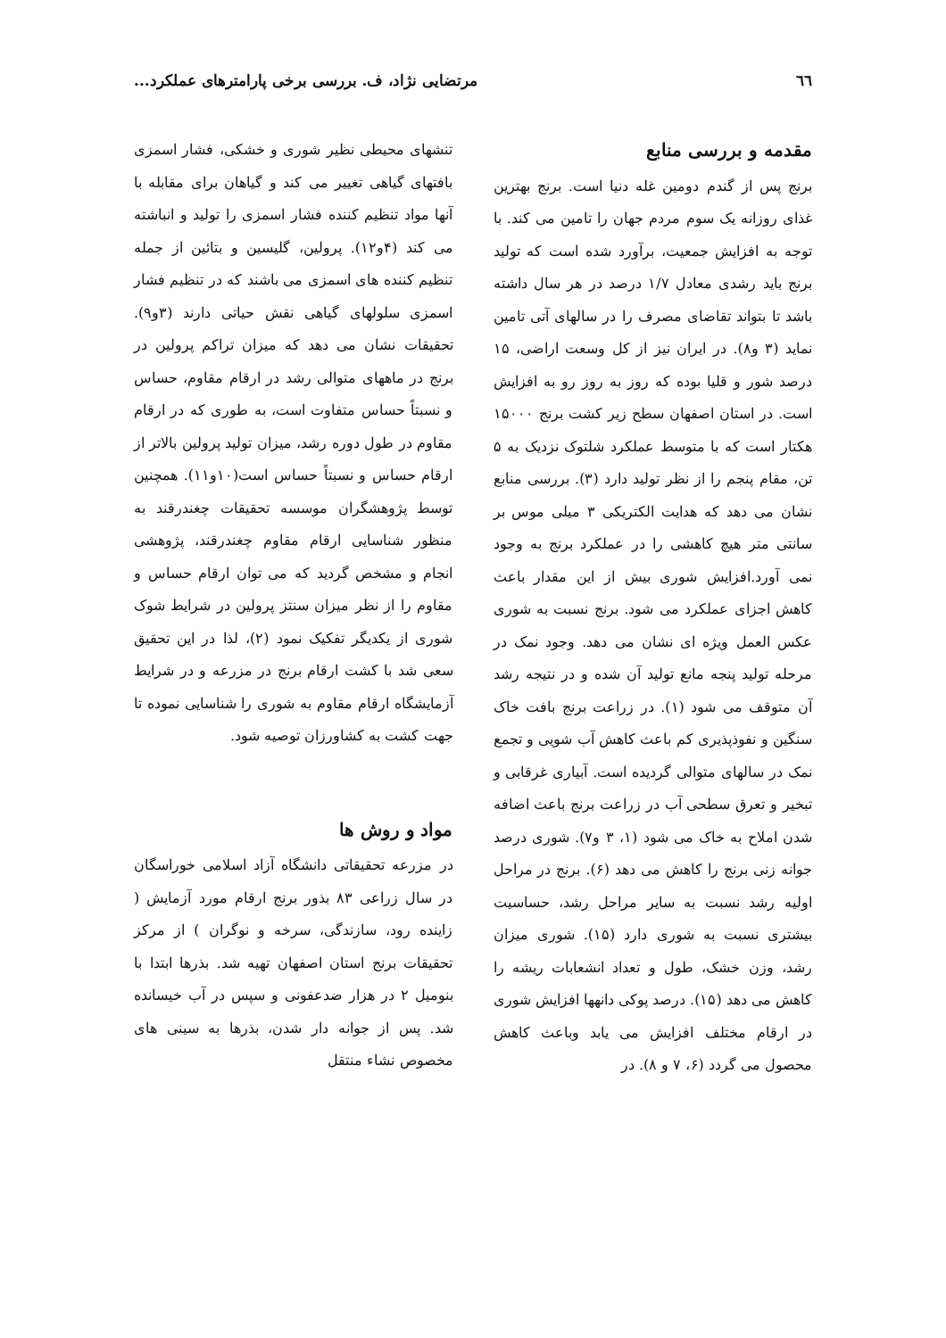٦٦ مرتضایی نژاد، ف. بررسی برخی پارامترهای عملکرد...
مقدمه و بررسی منابع
برنج پس از گندم دومین غله دنیا است. برنج بهترین غذای روزانه یک سوم مردم جهان را تامین می کند. با توجه به افزایش جمعیت، برآورد شده است که تولید برنج باید رشدی معادل ۱/۷ درصد در هر سال داشته باشد تا بتواند تقاضای مصرف را در سالهای آتی تامین نماید (۳ و۸). در ایران نیز از کل وسعت اراضی، ۱۵ درصد شور و قلیا بوده که روز به روز رو به افزایش است. در استان اصفهان سطح زیر کشت برنج ۱۵۰۰۰ هکتار است که با متوسط عملکرد شلتوک نزدیک به ۵ تن، مقام پنجم را از نظر تولید دارد (۳). بررسی منابع نشان می دهد که هدایت الکتریکی ۳ میلی موس بر سانتی متر هیچ کاهشی را در عملکرد برنج به وجود نمی آورد.افزایش شوری بیش از این مقدار باعث کاهش اجزای عملکرد می شود. برنج نسبت به شوری عکس العمل ویژه ای نشان می دهد. وجود نمک در مرحله تولید پنجه مانع تولید آن شده و در نتیجه رشد آن متوقف می شود (۱). در زراعت برنج بافت خاک سنگین و نفوذپذیری کم باعث کاهش آب شویی و تجمع نمک در سالهای متوالی گردیده است. آبیاری غرقابی و تبخیر و تعرق سطحی آب در زراعت برنج باعث اضافه شدن املاح به خاک می شود (۱، ۳ و۷). شوری درصد جوانه زنی برنج را کاهش می دهد (۶). برنج در مراحل اولیه رشد نسبت به سایر مراحل رشد، حساسیت بیشتری نسبت به شوری دارد (۱۵). شوری میزان رشد، وزن خشک، طول و تعداد انشعابات ریشه را کاهش می دهد (۱۵). درصد پوکی دانهها افزایش شوری در ارقام مختلف افزایش می یابد وباعث کاهش محصول می گردد (۶، ۷ و ۸). در
تنشهای محیطی نظیر شوری و خشکی، فشار اسمزی بافتهای گیاهی تغییر می کند و گیاهان برای مقابله با آنها مواد تنظیم کننده فشار اسمزی را تولید و انباشته می کند (۴و۱۲). پرولین، گلیسین و بتائین از جمله تنظیم کننده های اسمزی می باشند که در تنظیم فشار اسمزی سلولهای گیاهی نقش حیاتی دارند (۳و۹). تحقیقات نشان می دهد که میزان تراکم پرولین در برنج در ماههای متوالی رشد در ارقام مقاوم، حساس و نسبتاً حساس متفاوت است، به طوری که در ارقام مقاوم در طول دوره رشد، میزان تولید پرولین بالاتر از ارقام حساس و نسبتاً حساس است(۱۰و۱۱). همچنین توسط پژوهشگران موسسه تحقیقات چغندرقند به منظور شناسایی ارقام مقاوم چغندرقند، پژوهشی انجام و مشخص گردید که می توان ارقام حساس و مقاوم را از نظر میزان سنتز پرولین در شرایط شوک شوری از یکدیگر تفکیک نمود (۲)، لذا در این تحقیق سعی شد با کشت ارقام برنج در مزرعه و در شرایط آزمایشگاه ارقام مقاوم به شوری را شناسایی نموده تا جهت کشت به کشاورزان توصیه شود.
مواد و روش ها
در مزرعه تحقیقاتی دانشگاه آزاد اسلامی خوراسگان در سال زراعی ۸۳ بذور برنج ارقام مورد آزمایش ( زاینده رود، سازندگی، سرخه و نوگران ) از مرکز تحقیقات برنج استان اصفهان تهیه شد. بذرها ابتدا با بنومیل ۲ در هزار ضدعفونی و سپس در آب خیسانده شد. پس از جوانه دار شدن، بذرها به سینی های مخصوص نشاء منتقل